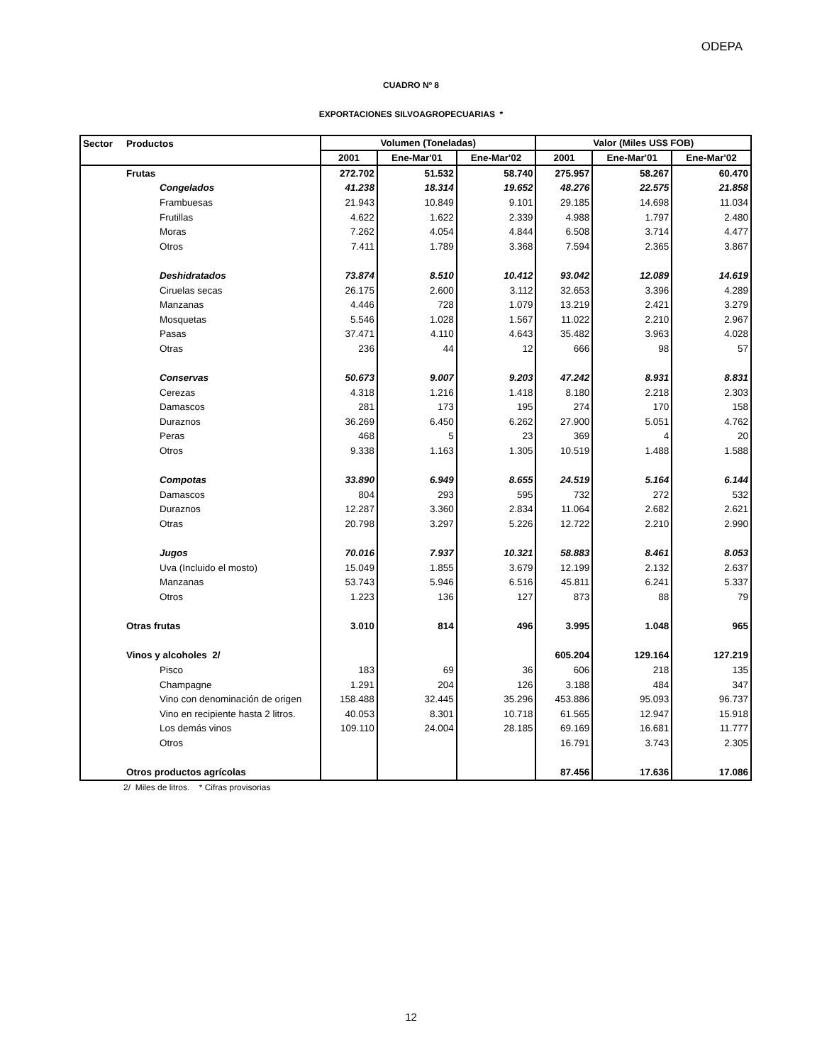ODEPA
CUADRO Nº 8
EXPORTACIONES SILVOAGROPECUARIAS *
| Sector | Productos | Volumen (Toneladas) | | | Valor (Miles US$ FOB) | | |
| --- | --- | --- | --- | --- | --- | --- | --- |
| | | 2001 | Ene-Mar'01 | Ene-Mar'02 | 2001 | Ene-Mar'01 | Ene-Mar'02 |
| | Frutas | 272.702 | 51.532 | 58.740 | 275.957 | 58.267 | 60.470 |
| | Congelados | 41.238 | 18.314 | 19.652 | 48.276 | 22.575 | 21.858 |
| | Frambuesas | 21.943 | 10.849 | 9.101 | 29.185 | 14.698 | 11.034 |
| | Frutillas | 4.622 | 1.622 | 2.339 | 4.988 | 1.797 | 2.480 |
| | Moras | 7.262 | 4.054 | 4.844 | 6.508 | 3.714 | 4.477 |
| | Otros | 7.411 | 1.789 | 3.368 | 7.594 | 2.365 | 3.867 |
| | Deshidratados | 73.874 | 8.510 | 10.412 | 93.042 | 12.089 | 14.619 |
| | Ciruelas secas | 26.175 | 2.600 | 3.112 | 32.653 | 3.396 | 4.289 |
| | Manzanas | 4.446 | 728 | 1.079 | 13.219 | 2.421 | 3.279 |
| | Mosquetas | 5.546 | 1.028 | 1.567 | 11.022 | 2.210 | 2.967 |
| | Pasas | 37.471 | 4.110 | 4.643 | 35.482 | 3.963 | 4.028 |
| | Otras | 236 | 44 | 12 | 666 | 98 | 57 |
| | Conservas | 50.673 | 9.007 | 9.203 | 47.242 | 8.931 | 8.831 |
| | Cerezas | 4.318 | 1.216 | 1.418 | 8.180 | 2.218 | 2.303 |
| | Damascos | 281 | 173 | 195 | 274 | 170 | 158 |
| | Duraznos | 36.269 | 6.450 | 6.262 | 27.900 | 5.051 | 4.762 |
| | Peras | 468 | 5 | 23 | 369 | 4 | 20 |
| | Otros | 9.338 | 1.163 | 1.305 | 10.519 | 1.488 | 1.588 |
| | Compotas | 33.890 | 6.949 | 8.655 | 24.519 | 5.164 | 6.144 |
| | Damascos | 804 | 293 | 595 | 732 | 272 | 532 |
| | Duraznos | 12.287 | 3.360 | 2.834 | 11.064 | 2.682 | 2.621 |
| | Otras | 20.798 | 3.297 | 5.226 | 12.722 | 2.210 | 2.990 |
| | Jugos | 70.016 | 7.937 | 10.321 | 58.883 | 8.461 | 8.053 |
| | Uva (Incluido el mosto) | 15.049 | 1.855 | 3.679 | 12.199 | 2.132 | 2.637 |
| | Manzanas | 53.743 | 5.946 | 6.516 | 45.811 | 6.241 | 5.337 |
| | Otros | 1.223 | 136 | 127 | 873 | 88 | 79 |
| | Otras frutas | 3.010 | 814 | 496 | 3.995 | 1.048 | 965 |
| | Vinos y alcoholes 2/ | | | | 605.204 | 129.164 | 127.219 |
| | Pisco | 183 | 69 | 36 | 606 | 218 | 135 |
| | Champagne | 1.291 | 204 | 126 | 3.188 | 484 | 347 |
| | Vino con denominación de origen | 158.488 | 32.445 | 35.296 | 453.886 | 95.093 | 96.737 |
| | Vino en recipiente hasta 2 litros. | 40.053 | 8.301 | 10.718 | 61.565 | 12.947 | 15.918 |
| | Los demás vinos | 109.110 | 24.004 | 28.185 | 69.169 | 16.681 | 11.777 |
| | Otros | | | | 16.791 | 3.743 | 2.305 |
| | Otros productos agrícolas | | | | 87.456 | 17.636 | 17.086 |
2/ Miles de litros. * Cifras provisorias
12